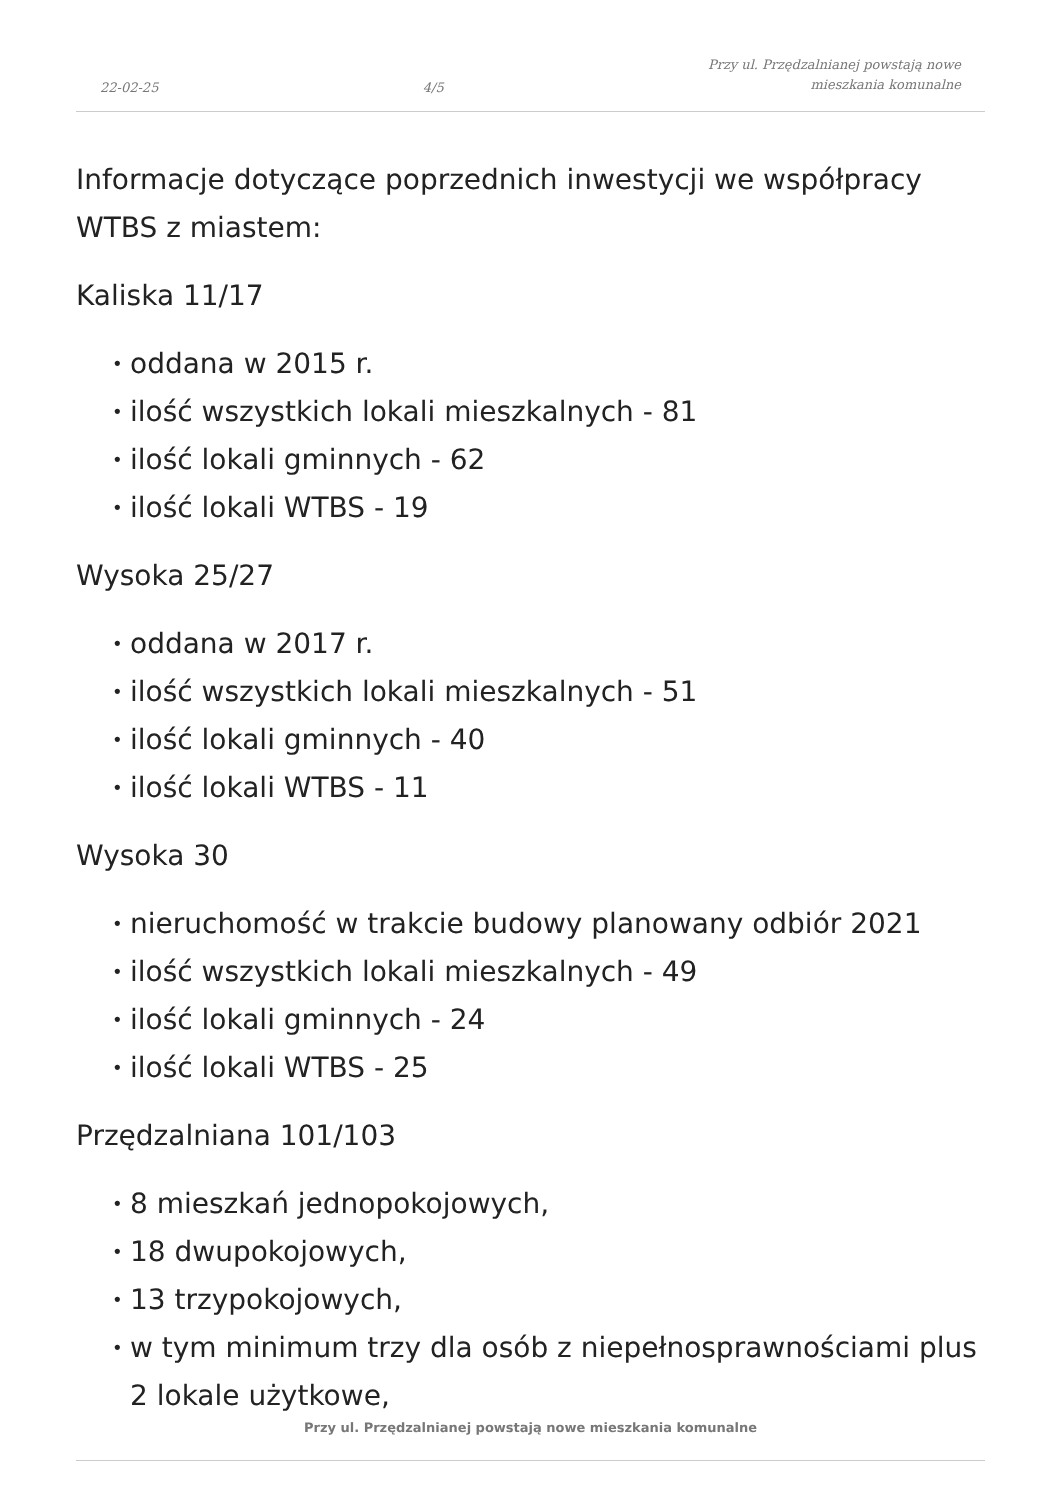22-02-25
4/5
Przy ul. Przędzalnianej powstają nowe
mieszkania komunalne
Informacje dotyczące poprzednich inwestycji we współpracy WTBS z miastem:
Kaliska 11/17
• oddana w 2015 r.
• ilość wszystkich lokali mieszkalnych - 81
• ilość lokali gminnych - 62
• ilość lokali WTBS - 19
Wysoka 25/27
• oddana w 2017 r.
• ilość wszystkich lokali mieszkalnych - 51
• ilość lokali gminnych - 40
• ilość lokali WTBS - 11
Wysoka 30
• nieruchomość w trakcie budowy planowany odbiór 2021
• ilość wszystkich lokali mieszkalnych - 49
• ilość lokali gminnych - 24
• ilość lokali WTBS - 25
Przędzalniana 101/103
• 8 mieszkań jednopokojowych,
• 18 dwupokojowych,
• 13 trzypokojowych,
• w tym minimum trzy dla osób z niepełnosprawnościami plus 2 lokale użytkowe,
Przy ul. Przędzalnianej powstają nowe mieszkania komunalne